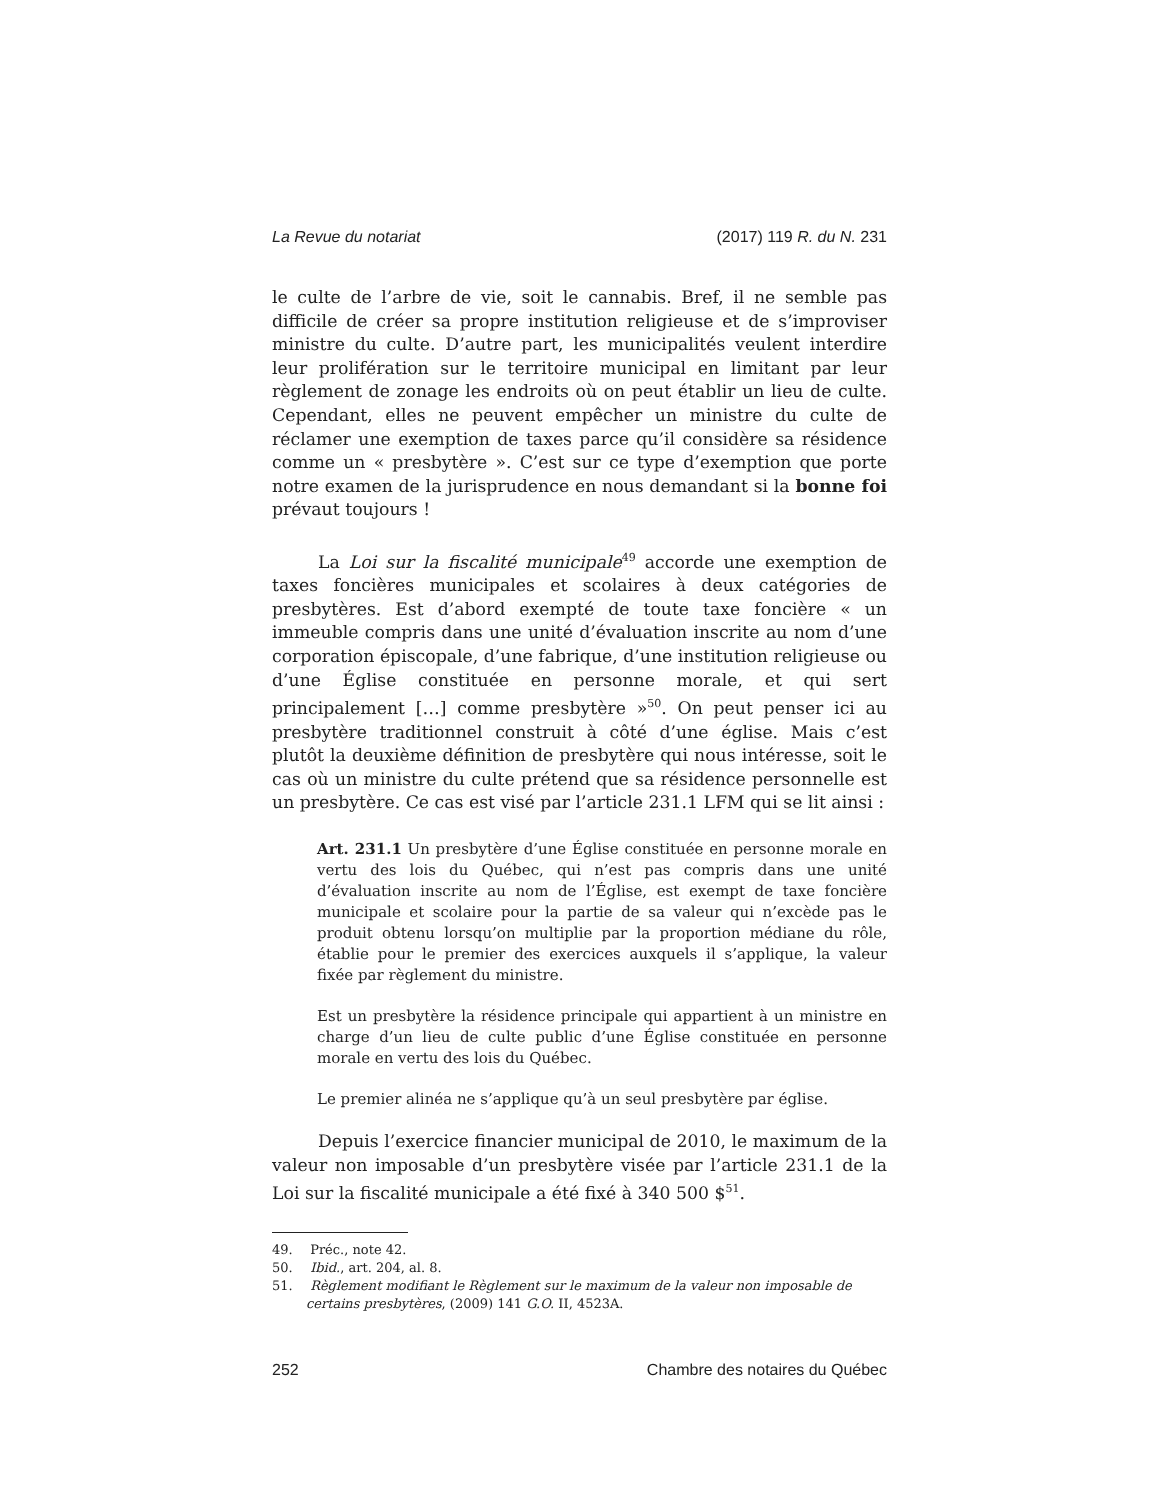La Revue du notariat (2017) 119 R. du N. 231
le culte de l’arbre de vie, soit le cannabis. Bref, il ne semble pas difficile de créer sa propre institution religieuse et de s’improviser ministre du culte. D’autre part, les municipalités veulent interdire leur prolifération sur le territoire municipal en limitant par leur règlement de zonage les endroits où on peut établir un lieu de culte. Cependant, elles ne peuvent empêcher un ministre du culte de réclamer une exemption de taxes parce qu’il considère sa résidence comme un « presbytère ». C’est sur ce type d’exemption que porte notre examen de la jurisprudence en nous demandant si la bonne foi prévaut toujours !
La Loi sur la fiscalité municipale<sup>49</sup> accorde une exemption de taxes foncières municipales et scolaires à deux catégories de presbytères. Est d’abord exempté de toute taxe foncière « un immeuble compris dans une unité d’évaluation inscrite au nom d’une corporation épiscopale, d’une fabrique, d’une institution religieuse ou d’une Église constituée en personne morale, et qui sert principalement […] comme presbytère »<sup>50</sup>. On peut penser ici au presbytère traditionnel construit à côté d’une église. Mais c’est plutôt la deuxième définition de presbytère qui nous intéresse, soit le cas où un ministre du culte prétend que sa résidence personnelle est un presbytère. Ce cas est visé par l’article 231.1 LFM qui se lit ainsi :
Art. 231.1 Un presbytère d’une Église constituée en personne morale en vertu des lois du Québec, qui n’est pas compris dans une unité d’évaluation inscrite au nom de l’Église, est exempt de taxe foncière municipale et scolaire pour la partie de sa valeur qui n’excède pas le produit obtenu lorsqu’on multiplie par la proportion médiane du rôle, établie pour le premier des exercices auxquels il s’applique, la valeur fixée par règlement du ministre.
Est un presbytère la résidence principale qui appartient à un ministre en charge d’un lieu de culte public d’une Église constituée en personne morale en vertu des lois du Québec.
Le premier alinéa ne s’applique qu’à un seul presbytère par église.
Depuis l’exercice financier municipal de 2010, le maximum de la valeur non imposable d’un presbytère visée par l’article 231.1 de la Loi sur la fiscalité municipale a été fixé à 340 500 $<sup>51</sup>.
49. Préc., note 42.
50. Ibid., art. 204, al. 8.
51. Règlement modifiant le Règlement sur le maximum de la valeur non imposable de
certains presbytères, (2009) 141 G.O. II, 4523A.
252 Chambre des notaires du Québec